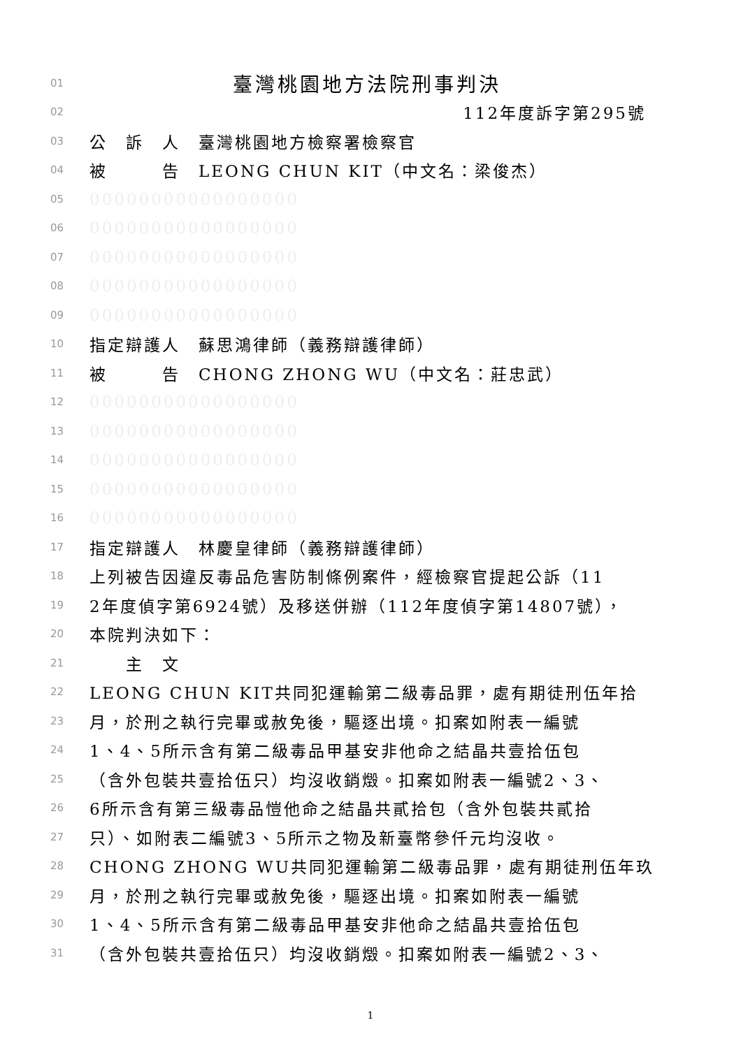01 臺灣桃園地方法院刑事判決
02 112年度訴字第295號
03 公　訴　人　臺灣桃園地方檢察署檢察官
04 被　　　告　LEONG CHUN KIT（中文名：梁俊杰）
05 00000000000000000
06 00000000000000000
07 00000000000000000
08 00000000000000000
09 00000000000000000
10 指定辯護人　蘇思鴻律師（義務辯護律師）
11 被　　　告　CHONG ZHONG WU（中文名：莊忠武）
12 00000000000000000
13 00000000000000000
14 00000000000000000
15 00000000000000000
16 00000000000000000
17 指定辯護人　林慶皇律師（義務辯護律師）
18 上列被告因違反毒品危害防制條例案件，經檢察官提起公訴（11
19 2年度偵字第6924號）及移送併辦（112年度偵字第14807號），
20 本院判決如下：
21　　主　文
22 LEONG CHUN KIT共同犯運輸第二級毒品罪，處有期徒刑伍年拾
23 月，於刑之執行完畢或赦免後，驅逐出境。扣案如附表一編號
24 1、4、5所示含有第二級毒品甲基安非他命之結晶共壹拾伍包
25 （含外包裝共壹拾伍只）均沒收銷燬。扣案如附表一編號2、3、
26 6所示含有第三級毒品愷他命之結晶共貳拾包（含外包裝共貳拾
27 只）、如附表二編號3、5所示之物及新臺幣參仟元均沒收。
28 CHONG ZHONG WU共同犯運輸第二級毒品罪，處有期徒刑伍年玖
29 月，於刑之執行完畢或赦免後，驅逐出境。扣案如附表一編號
30 1、4、5所示含有第二級毒品甲基安非他命之結晶共壹拾伍包
31 （含外包裝共壹拾伍只）均沒收銷燬。扣案如附表一編號2、3、
1